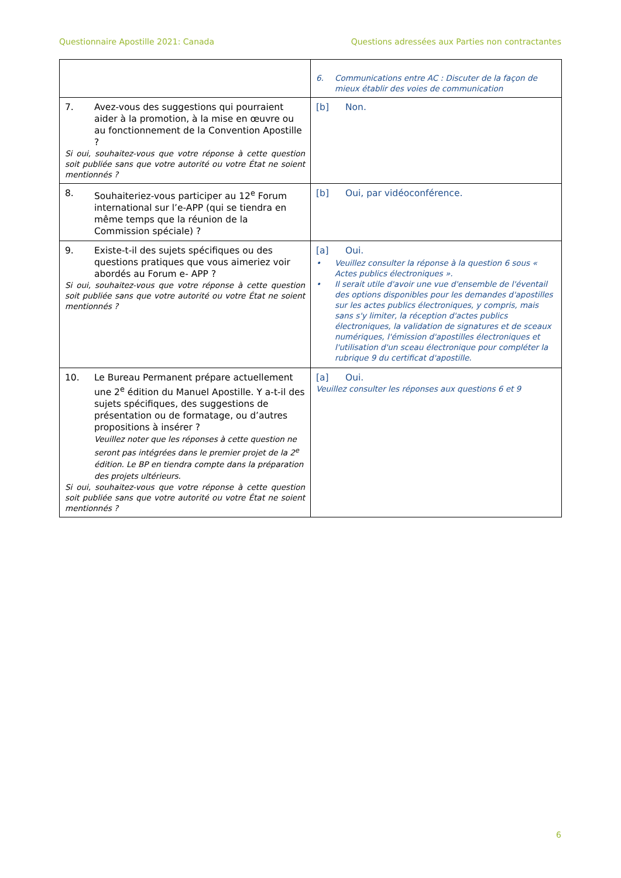Questionnaire Apostille 2021: Canada Questions adressées aux Parties non contractantes
| | 6. Communications entre AC : Discuter de la façon de mieux établir des voies de communication |
| 7. Avez-vous des suggestions qui pourraient aider à la promotion, à la mise en œuvre ou au fonctionnement de la Convention Apostille ? Si oui, souhaitez-vous que votre réponse à cette question soit publiée sans que votre autorité ou votre État ne soient mentionnés ? | [b] Non. |
| 8. Souhaiteriez-vous participer au 12<sup>e</sup> Forum international sur l’e-APP (qui se tiendra en même temps que la réunion de la Commission spéciale) ? | [b] Oui, par vidéoconférence. |
| 9. Existe-t-il des sujets spécifiques ou des questions pratiques que vous aimeriez voir abordés au Forum e- APP ? Si oui, souhaitez-vous que votre réponse à cette question soit publiée sans que votre autorité ou votre État ne soient mentionnés ? | [a] Oui. • Veuillez consulter la réponse à la question 6 sous « Actes publics électroniques ». • Il serait utile d'avoir une vue d'ensemble de l'éventail des options disponibles pour les demandes d'apostilles sur les actes publics électroniques, y compris, mais sans s'y limiter, la réception d'actes publics électroniques, la validation de signatures et de sceaux numériques, l'émission d'apostilles électroniques et l'utilisation d'un sceau électronique pour compléter la rubrique 9 du certificat d'apostille. |
| 10. Le Bureau Permanent prépare actuellement une 2<sup>e</sup> édition du Manuel Apostille. Y a-t-il des sujets spécifiques, des suggestions de présentation ou de formatage, ou d’autres propositions à insérer ? Veuillez noter que les réponses à cette question ne seront pas intégrées dans le premier projet de la 2<sup>e</sup> édition. Le BP en tiendra compte dans la préparation des projets ultérieurs. Si oui, souhaitez-vous que votre réponse à cette question soit publiée sans que votre autorité ou votre État ne soient mentionnés ? | [a] Oui. Veuillez consulter les réponses aux questions 6 et 9 |
6